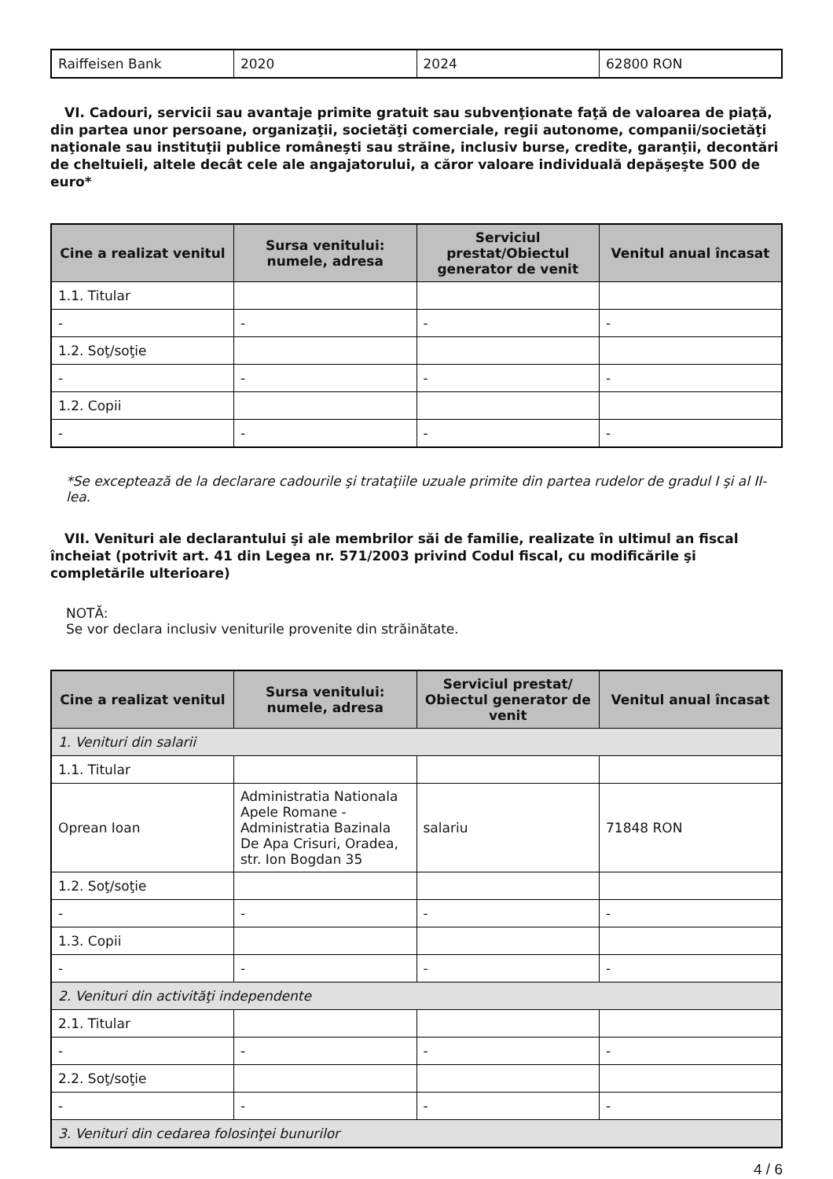| Raiffeisen Bank | 2020 | 2024 | 62800 RON |
VI. Cadouri, servicii sau avantaje primite gratuit sau subvenţionate faţă de valoarea de piaţă, din partea unor persoane, organizaţii, societăţi comerciale, regii autonome, companii/societăţi naţionale sau instituţii publice româneşti sau străine, inclusiv burse, credite, garanţii, decontări de cheltuieli, altele decât cele ale angajatorului, a căror valoare individuală depăşeşte 500 de euro*
| Cine a realizat venitul | Sursa venitului: numele, adresa | Serviciul prestat/Obiectul generator de venit | Venitul anual încasat |
| --- | --- | --- | --- |
| 1.1. Titular | | | |
| - | - | - | - |
| 1.2. Soţ/soţie | | | |
| - | - | - | - |
| 1.2. Copii | | | |
| - | - | - | - |
*Se exceptează de la declarare cadourile şi trataţiile uzuale primite din partea rudelor de gradul I şi al II-lea.
VII. Venituri ale declarantului şi ale membrilor săi de familie, realizate în ultimul an fiscal încheiat (potrivit art. 41 din Legea nr. 571/2003 privind Codul fiscal, cu modificările şi completările ulterioare)
NOTĂ:
Se vor declara inclusiv veniturile provenite din străinătate.
| Cine a realizat venitul | Sursa venitului: numele, adresa | Serviciul prestat/ Obiectul generator de venit | Venitul anual încasat |
| --- | --- | --- | --- |
| 1. Venituri din salarii | | | |
| 1.1. Titular | | | |
| Oprean Ioan | Administratia Nationala Apele Romane - Administratia Bazinala De Apa Crisuri, Oradea, str. Ion Bogdan 35 | salariu | 71848 RON |
| 1.2. Soţ/soţie | | | |
| - | - | - | - |
| 1.3. Copii | | | |
| - | - | - | - |
| 2. Venituri din activităţi independente | | | |
| 2.1. Titular | | | |
| - | - | - | - |
| 2.2. Soţ/soţie | | | |
| - | - | - | - |
| 3. Venituri din cedarea folosinţei bunurilor | | | |
4 / 6